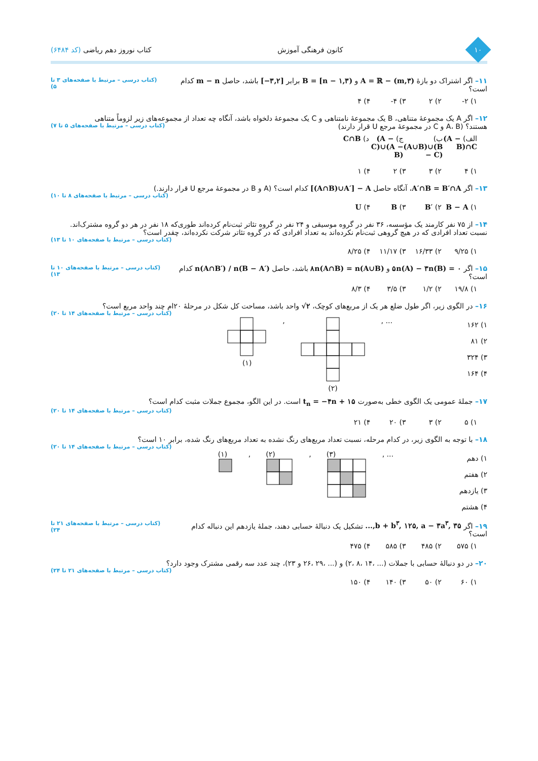۱۰
کانون فرهنگی آموزش کتاب نوروز دهم ریاضی (کد ۶۴۸۴)
۱۱– اگر اشتراک دو بازهٔ A = ℝ − (m,۳) و B = [n − ۱,۳) برابر [−۳,۲] باشد، حاصل m − n کدام است؟
(کتاب درسی – مرتبط با صفحه‌های ۳ تا ۵)
۱) ۲- ۲) ۲ ۳) ۴- ۴) ۴
۱۲– اگر A یک مجموعهٔ متناهی، B یک مجموعهٔ نامتناهی و C یک مجموعهٔ دلخواه باشد، آنگاه چه تعداد از مجموعه‌های زیر لزوماً متناهی
هستند؟ (A، B و C در مجموعهٔ مرجع U قرار دارند)
(کتاب درسی – مرتبط با صفحه‌های ۵ تا ۷)
الف) (A − B)∩C ب) (A∪B)∪(B − C) ج) (A − C)∪(A − B) د) C∩B
۱) ۴ ۲) ۳ ۳) ۲ ۴) ۱
۱۳– اگر A′∩B = B′∩A، آنگاه حاصل [(A∩B)∪A′] − A کدام است؟ (A و B در مجموعهٔ مرجع U قرار دارند.)
(کتاب درسی – مرتبط با صفحه‌های ۸ تا ۱۰)
۱) B − A ۲) B′ ۳) B ۴) U
۱۴– از ۷۵ نفر کارمند یک مؤسسه، ۳۶ نفر در گروه موسیقی و ۲۴ نفر در گروه تئاتر ثبت‌نام کرده‌اند طوری‌که ۱۸ نفر در هر دو گروه مشترک‌اند.
نسبت تعداد افرادی که در هیچ گروهی ثبت‌نام نکرده‌اند به تعداد افرادی که در گروه تئاتر شرکت نکرده‌اند، چقدر است؟
(کتاب درسی – مرتبط با صفحه‌های ۱۰ تا ۱۳)
۱) ۹/۲۵ ۲) ۱۶/۳۳ ۳) ۱۱/۱۷ ۴) ۸/۲۵
۱۵– اگر ۵n(A) − ۳n(B) = ۰ و ۸n(A∩B) = n(A∪B) باشد، حاصل n(A∩B′) / n(B − A′) کدام است؟
(کتاب درسی – مرتبط با صفحه‌های ۱۰ تا ۱۳)
۱) ۱۹/۸ ۲) ۱/۲ ۳) ۳/۵ ۴) ۸/۳
۱۶– در الگوی زیر، اگر طول ضلع هر یک از مربع‌های کوچک، √۲ واحد باشد، مساحت کل شکل در مرحلهٔ ۲۰ام چند واحد مربع است؟
(کتاب درسی – مرتبط با صفحه‌های ۱۴ تا ۲۰)
۱) ۱۶۲
۲) ۸۱
۳) ۳۲۴
۴) ۱۶۴
(۱) , (۲) , ...
۱۷– جملهٔ عمومی یک الگوی خطی به‌صورت t<sub>n</sub> = −۴n + ۱۵ است. در این الگو، مجموع جملات مثبت کدام است؟
(کتاب درسی – مرتبط با صفحه‌های ۱۴ تا ۲۰)
۱) ۵ ۲) ۳ ۳) ۲۰ ۴) ۲۱
۱۸– با توجه به الگوی زیر، در کدام مرحله، نسبت تعداد مربع‌های رنگ نشده به تعداد مربع‌های رنگ شده، برابر ۱۰ است؟
(کتاب درسی – مرتبط با صفحه‌های ۱۴ تا ۲۰)
۱) دهم
۲) هفتم
۳) یازدهم
۴) هشتم
(۱)
, (۲)
, (۳)
, ...
۱۹– اگر ...,b + b<sup>۳</sup>, ۱۲۵, a − ۳a<sup>۳</sup>, ۳۵ تشکیل یک دنبالهٔ حسابی دهند، جملهٔ یازدهم این دنباله کدام است؟
(کتاب درسی – مرتبط با صفحه‌های ۲۱ تا ۲۴)
۱) ۵۷۵ ۲) ۴۸۵ ۳) ۵۸۵ ۴) ۴۷۵
۲۰– در دو دنبالهٔ حسابی با جملات (... ،۱۴ ،۸ ،۲) و (... ،۲۹ ،۲۶ و ۲۳)، چند عدد سه رقمی مشترک وجود دارد؟
(کتاب درسی – مرتبط با صفحه‌های ۲۱ تا ۲۴)
۱) ۶۰ ۲) ۵۰ ۳) ۱۴۰ ۴) ۱۵۰